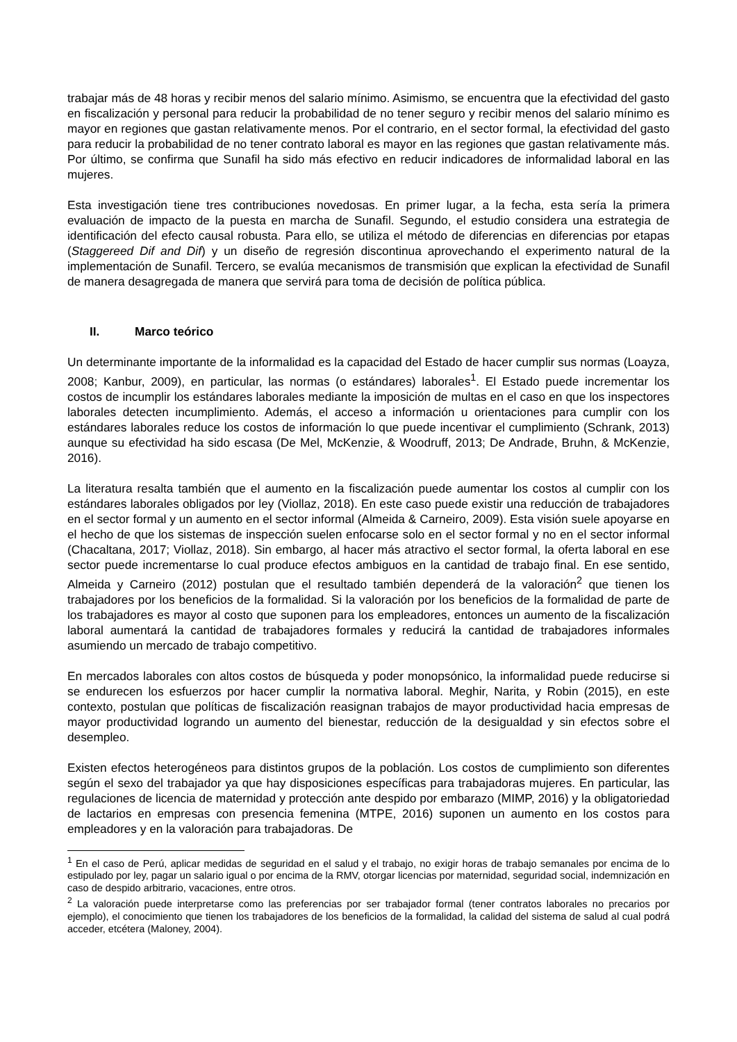trabajar más de 48 horas y recibir menos del salario mínimo. Asimismo, se encuentra que la efectividad del gasto en fiscalización y personal para reducir la probabilidad de no tener seguro y recibir menos del salario mínimo es mayor en regiones que gastan relativamente menos. Por el contrario, en el sector formal, la efectividad del gasto para reducir la probabilidad de no tener contrato laboral es mayor en las regiones que gastan relativamente más. Por último, se confirma que Sunafil ha sido más efectivo en reducir indicadores de informalidad laboral en las mujeres.
Esta investigación tiene tres contribuciones novedosas. En primer lugar, a la fecha, esta sería la primera evaluación de impacto de la puesta en marcha de Sunafil. Segundo, el estudio considera una estrategia de identificación del efecto causal robusta. Para ello, se utiliza el método de diferencias en diferencias por etapas (Staggereed Dif and Dif) y un diseño de regresión discontinua aprovechando el experimento natural de la implementación de Sunafil. Tercero, se evalúa mecanismos de transmisión que explican la efectividad de Sunafil de manera desagregada de manera que servirá para toma de decisión de política pública.
II. Marco teórico
Un determinante importante de la informalidad es la capacidad del Estado de hacer cumplir sus normas (Loayza, 2008; Kanbur, 2009), en particular, las normas (o estándares) laborales<sup>1</sup>. El Estado puede incrementar los costos de incumplir los estándares laborales mediante la imposición de multas en el caso en que los inspectores laborales detecten incumplimiento. Además, el acceso a información u orientaciones para cumplir con los estándares laborales reduce los costos de información lo que puede incentivar el cumplimiento (Schrank, 2013) aunque su efectividad ha sido escasa (De Mel, McKenzie, & Woodruff, 2013; De Andrade, Bruhn, & McKenzie, 2016).
La literatura resalta también que el aumento en la fiscalización puede aumentar los costos al cumplir con los estándares laborales obligados por ley (Viollaz, 2018). En este caso puede existir una reducción de trabajadores en el sector formal y un aumento en el sector informal (Almeida & Carneiro, 2009). Esta visión suele apoyarse en el hecho de que los sistemas de inspección suelen enfocarse solo en el sector formal y no en el sector informal (Chacaltana, 2017; Viollaz, 2018). Sin embargo, al hacer más atractivo el sector formal, la oferta laboral en ese sector puede incrementarse lo cual produce efectos ambiguos en la cantidad de trabajo final. En ese sentido, Almeida y Carneiro (2012) postulan que el resultado también dependerá de la valoración<sup>2</sup> que tienen los trabajadores por los beneficios de la formalidad. Si la valoración por los beneficios de la formalidad de parte de los trabajadores es mayor al costo que suponen para los empleadores, entonces un aumento de la fiscalización laboral aumentará la cantidad de trabajadores formales y reducirá la cantidad de trabajadores informales asumiendo un mercado de trabajo competitivo.
En mercados laborales con altos costos de búsqueda y poder monopsónico, la informalidad puede reducirse si se endurecen los esfuerzos por hacer cumplir la normativa laboral. Meghir, Narita, y Robin (2015), en este contexto, postulan que políticas de fiscalización reasignan trabajos de mayor productividad hacia empresas de mayor productividad logrando un aumento del bienestar, reducción de la desigualdad y sin efectos sobre el desempleo.
Existen efectos heterogéneos para distintos grupos de la población. Los costos de cumplimiento son diferentes según el sexo del trabajador ya que hay disposiciones específicas para trabajadoras mujeres. En particular, las regulaciones de licencia de maternidad y protección ante despido por embarazo (MIMP, 2016) y la obligatoriedad de lactarios en empresas con presencia femenina (MTPE, 2016) suponen un aumento en los costos para empleadores y en la valoración para trabajadoras. De
<sup>1</sup> En el caso de Perú, aplicar medidas de seguridad en el salud y el trabajo, no exigir horas de trabajo semanales por encima de lo estipulado por ley, pagar un salario igual o por encima de la RMV, otorgar licencias por maternidad, seguridad social, indemnización en caso de despido arbitrario, vacaciones, entre otros.
<sup>2</sup> La valoración puede interpretarse como las preferencias por ser trabajador formal (tener contratos laborales no precarios por ejemplo), el conocimiento que tienen los trabajadores de los beneficios de la formalidad, la calidad del sistema de salud al cual podrá acceder, etcétera (Maloney, 2004).